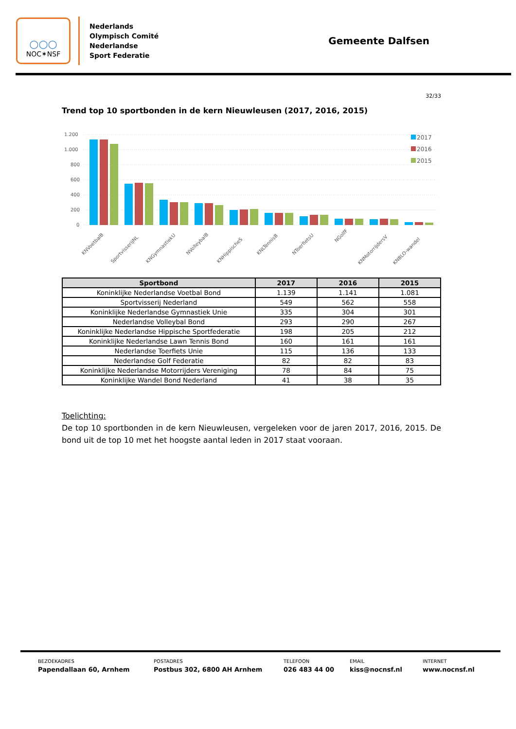○○○
NOC✶NSF
Nederlands
Olympisch Comité
Nederlandse
Sport Federatie
Gemeente Dalfsen
32/33
Trend top 10 sportbonden in de kern Nieuwleusen (2017, 2016, 2015)
1.200
1.000
800
600
400
200
0
2017
2016
2015
KNVoetbalB
SportvisserijNL
KNGymnastiekU
NVolleybalB
KNHippischeS
KNLTennisB
NToerfietsU
NGolfF
KNMotorrijdersV
KNBLO-wandel
| Sportbond | 2017 | 2016 | 2015 |
| --- | --- | --- | --- |
| Koninklijke Nederlandse Voetbal Bond | 1.139 | 1.141 | 1.081 |
| Sportvisserij Nederland | 549 | 562 | 558 |
| Koninklijke Nederlandse Gymnastiek Unie | 335 | 304 | 301 |
| Nederlandse Volleybal Bond | 293 | 290 | 267 |
| Koninklijke Nederlandse Hippische Sportfederatie | 198 | 205 | 212 |
| Koninklijke Nederlandse Lawn Tennis Bond | 160 | 161 | 161 |
| Nederlandse Toerfiets Unie | 115 | 136 | 133 |
| Nederlandse Golf Federatie | 82 | 82 | 83 |
| Koninklijke Nederlandse Motorrijders Vereniging | 78 | 84 | 75 |
| Koninklijke Wandel Bond Nederland | 41 | 38 | 35 |
Toelichting:
De top 10 sportbonden in de kern Nieuwleusen, vergeleken voor de jaren 2017, 2016, 2015. De bond uit de top 10 met het hoogste aantal leden in 2017 staat vooraan.
BEZOEKADRES
Papendallaan 60, Arnhem
POSTADRES
Postbus 302, 6800 AH Arnhem
TELEFOON
026 483 44 00
EMAIL
kiss@nocnsf.nl
INTERNET
www.nocnsf.nl